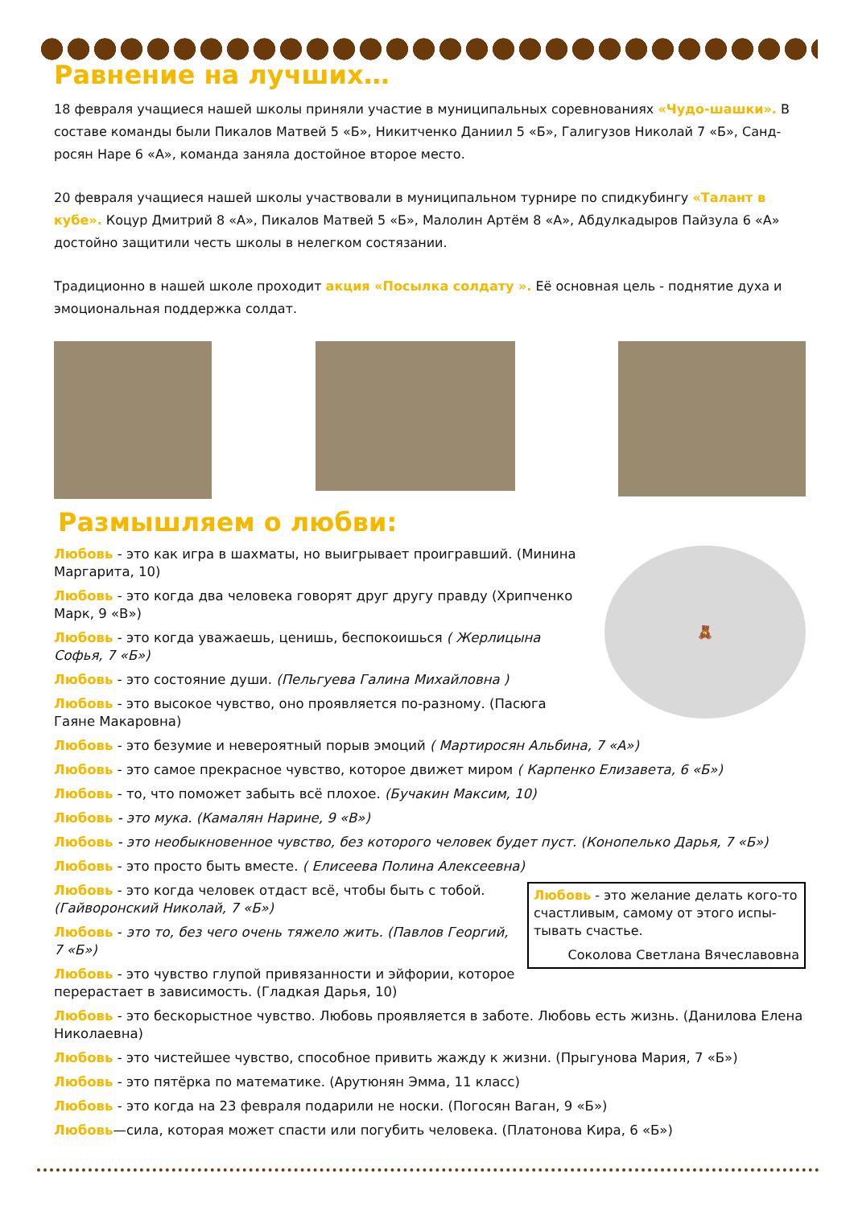Равнение на лучших…
18 февраля учащиеся нашей школы приняли участие в муниципальных соревнованиях «Чудо-шашки». В составе команды были Пикалов Матвей 5 «Б», Никитченко Даниил 5 «Б», Галигузов Николай 7 «Б», Санд-росян Наре 6 «А», команда заняла достойное второе место.
20 февраля учащиеся нашей школы участвовали в муниципальном турнире по спидкубингу «Талант в кубе». Коцур Дмитрий 8 «А», Пикалов Матвей 5 «Б», Малолин Артём 8 «А», Абдулкадыров Пайзула 6 «А» достойно защитили честь школы в нелегком состязании.
Традиционно в нашей школе проходит акция «Посылка солдату ». Её основная цель - поднятие духа и эмоциональная поддержка солдат.
Размышляем о любви:
🧸
Любовь - это как игра в шахматы, но выигрывает проигравший. (Минина Маргарита, 10)
Любовь - это когда два человека говорят друг другу правду (Хрипченко Марк, 9 «В»)
Любовь - это когда уважаешь, ценишь, беспокоишься ( Жерлицына Софья, 7 «Б»)
Любовь - это состояние души. (Пельгуева Галина Михайловна )
Любовь - это высокое чувство, оно проявляется по-разному. (Пасюга Гаяне Макаровна)
Любовь - это безумие и невероятный порыв эмоций ( Мартиросян Альбина, 7 «А»)
Любовь - это самое прекрасное чувство, которое движет миром ( Карпенко Елизавета, 6 «Б»)
Любовь - то, что поможет забыть всё плохое. (Бучакин Максим, 10)
Любовь - это мука. (Камалян Нарине, 9 «В»)
Любовь - это необыкновенное чувство, без которого человек будет пуст. (Конопелько Дарья, 7 «Б»)
Любовь - это просто быть вместе. ( Елисеева Полина Алексеевна)
Любовь - это желание делать кого-то счастливым, самому от этого испы-тывать счастье.
Соколова Светлана Вячеславовна
Любовь - это когда человек отдаст всё, чтобы быть с тобой. (Гайворонский Николай, 7 «Б»)
Любовь - это то, без чего очень тяжело жить. (Павлов Георгий, 7 «Б»)
Любовь - это чувство глупой привязанности и эйфории, которое перерастает в зависимость. (Гладкая Дарья, 10)
Любовь - это бескорыстное чувство. Любовь проявляется в заботе. Любовь есть жизнь. (Данилова Елена Николаевна)
Любовь - это чистейшее чувство, способное привить жажду к жизни. (Прыгунова Мария, 7 «Б»)
Любовь - это пятёрка по математике. (Арутюнян Эмма, 11 класс)
Любовь - это когда на 23 февраля подарили не носки. (Погосян Ваган, 9 «Б»)
Любовь—сила, которая может спасти или погубить человека. (Платонова Кира, 6 «Б»)